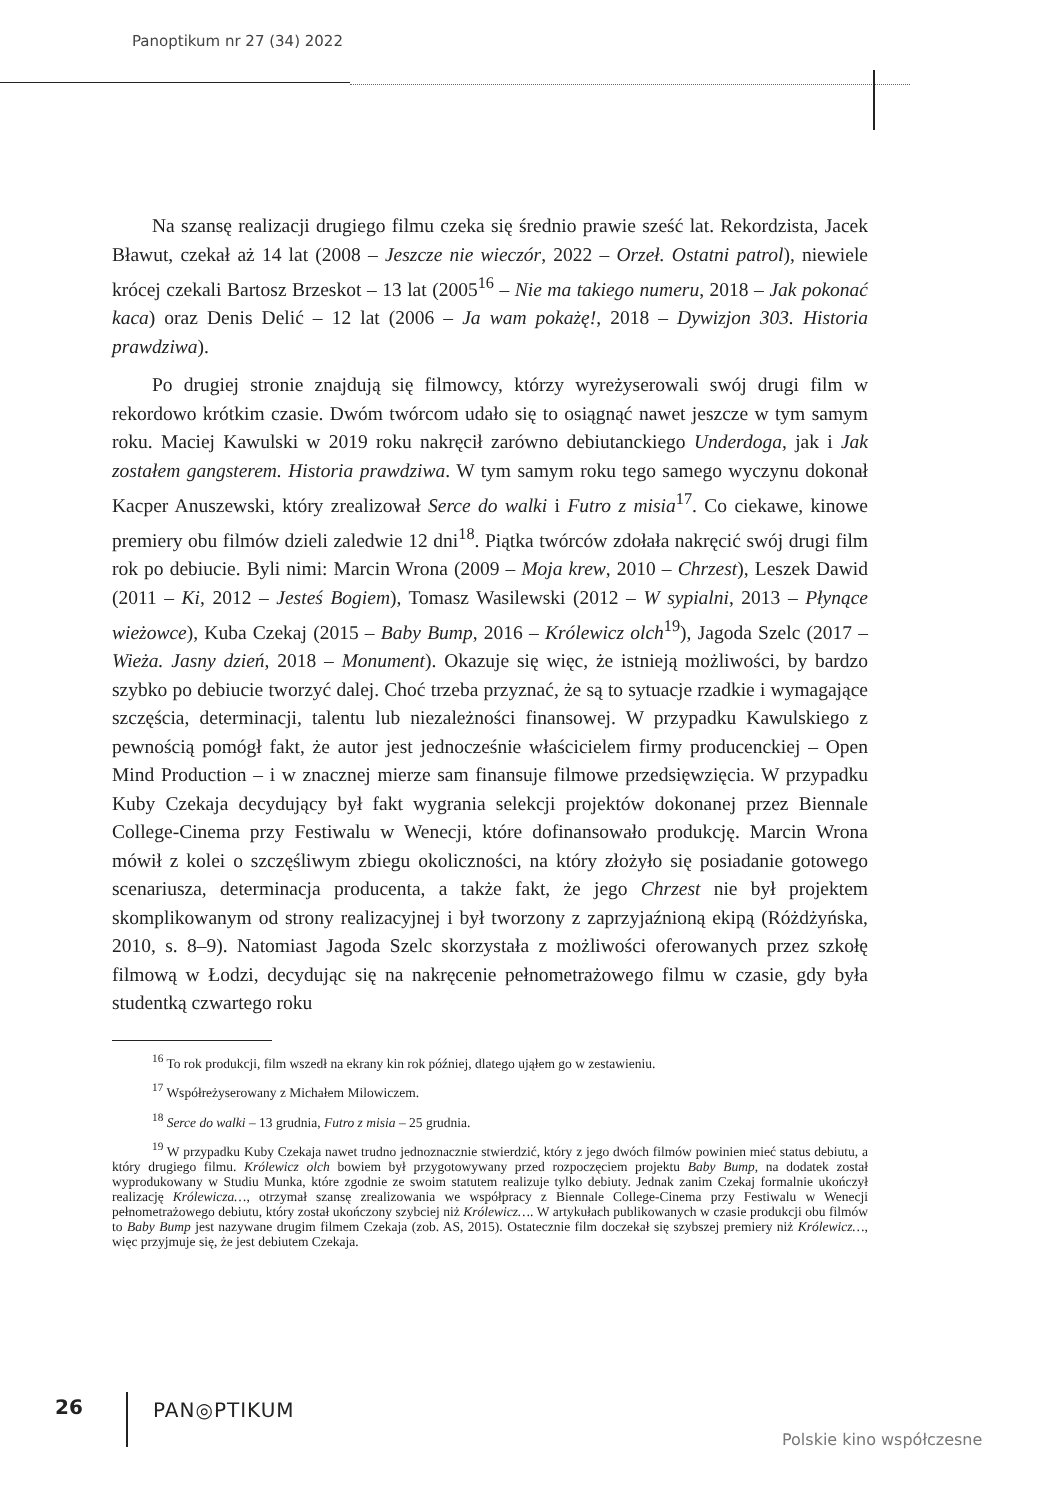Panoptikum nr 27 (34) 2022
Na szansę realizacji drugiego filmu czeka się średnio prawie sześć lat. Rekordzista, Jacek Bławut, czekał aż 14 lat (2008 – Jeszcze nie wieczór, 2022 – Orzeł. Ostatni patrol), niewiele krócej czekali Bartosz Brzeskot – 13 lat (2005<sup>16</sup> – Nie ma takiego numeru, 2018 – Jak pokonać kaca) oraz Denis Delić – 12 lat (2006 – Ja wam pokażę!, 2018 – Dywizjon 303. Historia prawdziwa).
Po drugiej stronie znajdują się filmowcy, którzy wyreżyserowali swój drugi film w rekordowo krótkim czasie. Dwóm twórcom udało się to osiągnąć nawet jeszcze w tym samym roku. Maciej Kawulski w 2019 roku nakręcił zarówno debiutanckiego Underdoga, jak i Jak zostałem gangsterem. Historia prawdziwa. W tym samym roku tego samego wyczynu dokonał Kacper Anuszewski, który zrealizował Serce do walki i Futro z misia<sup>17</sup>. Co ciekawe, kinowe premiery obu filmów dzieli zaledwie 12 dni<sup>18</sup>. Piątka twórców zdołała nakręcić swój drugi film rok po debiucie. Byli nimi: Marcin Wrona (2009 – Moja krew, 2010 – Chrzest), Leszek Dawid (2011 – Ki, 2012 – Jesteś Bogiem), Tomasz Wasilewski (2012 – W sypialni, 2013 – Płynące wieżowce), Kuba Czekaj (2015 – Baby Bump, 2016 – Królewicz olch<sup>19</sup>), Jagoda Szelc (2017 – Wieża. Jasny dzień, 2018 – Monument). Okazuje się więc, że istnieją możliwości, by bardzo szybko po debiucie tworzyć dalej. Choć trzeba przyznać, że są to sytuacje rzadkie i wymagające szczęścia, determinacji, talentu lub niezależności finansowej. W przypadku Kawulskiego z pewnością pomógł fakt, że autor jest jednocześnie właścicielem firmy producenckiej – Open Mind Production – i w znacznej mierze sam finansuje filmowe przedsięwzięcia. W przypadku Kuby Czekaja decydujący był fakt wygrania selekcji projektów dokonanej przez Biennale College-Cinema przy Festiwalu w Wenecji, które dofinansowało produkcję. Marcin Wrona mówił z kolei o szczęśliwym zbiegu okoliczności, na który złożyło się posiadanie gotowego scenariusza, determinacja producenta, a także fakt, że jego Chrzest nie był projektem skomplikowanym od strony realizacyjnej i był tworzony z zaprzyjaźnioną ekipą (Różdżyńska, 2010, s. 8–9). Natomiast Jagoda Szelc skorzystała z możliwości oferowanych przez szkołę filmową w Łodzi, decydując się na nakręcenie pełnometrażowego filmu w czasie, gdy była studentką czwartego roku
<sup>16</sup> To rok produkcji, film wszedł na ekrany kin rok później, dlatego ująłem go w zestawieniu.
<sup>17</sup> Współreżyserowany z Michałem Milowiczem.
<sup>18</sup> Serce do walki – 13 grudnia, Futro z misia – 25 grudnia.
<sup>19</sup> W przypadku Kuby Czekaja nawet trudno jednoznacznie stwierdzić, który z jego dwóch filmów powinien mieć status debiutu, a który drugiego filmu. Królewicz olch bowiem był przygotowywany przed rozpoczęciem projektu Baby Bump, na dodatek został wyprodukowany w Studiu Munka, które zgodnie ze swoim statutem realizuje tylko debiuty. Jednak zanim Czekaj formalnie ukończył realizację Królewicza…, otrzymał szansę zrealizowania we współpracy z Biennale College-Cinema przy Festiwalu w Wenecji pełnometrażowego debiutu, który został ukończony szybciej niż Królewicz…. W artykułach publikowanych w czasie produkcji obu filmów to Baby Bump jest nazywane drugim filmem Czekaja (zob. AS, 2015). Ostatecznie film doczekał się szybszej premiery niż Królewicz…, więc przyjmuje się, że jest debiutem Czekaja.
26 PAN◎PTIKUM
Polskie kino współczesne